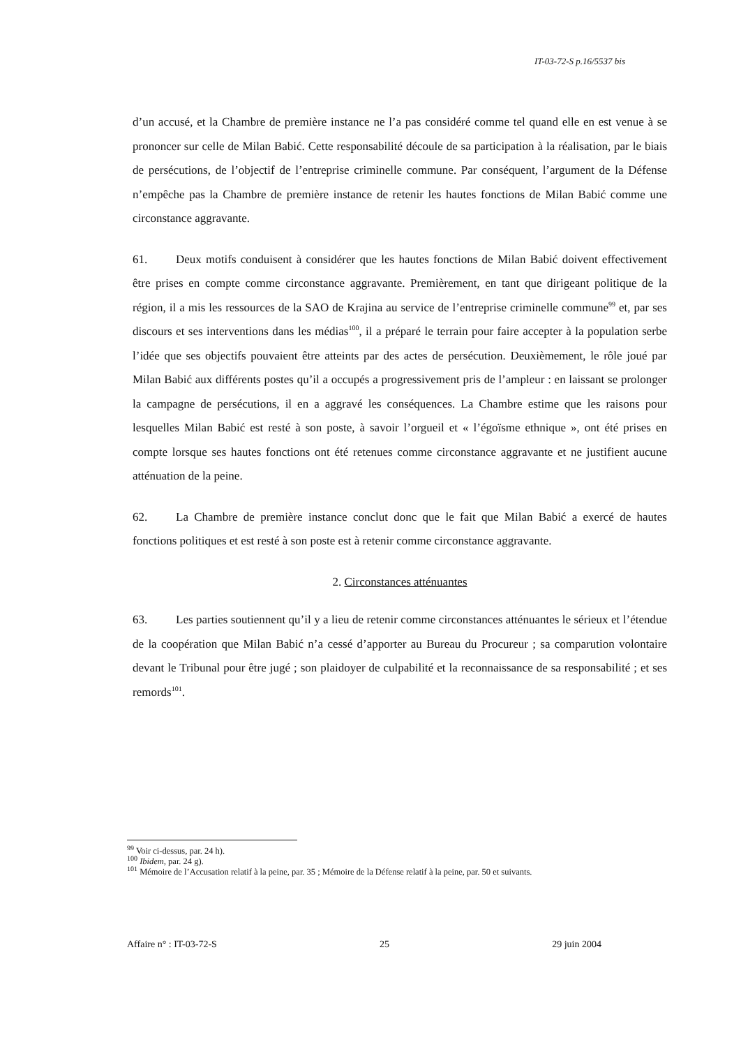IT-03-72-S p.16/5537 bis
d’un accusé, et la Chambre de première instance ne l’a pas considéré comme tel quand elle en est venue à se prononcer sur celle de Milan Babić. Cette responsabilité découle de sa participation à la réalisation, par le biais de persécutions, de l’objectif de l’entreprise criminelle commune. Par conséquent, l’argument de la Défense n’empêche pas la Chambre de première instance de retenir les hautes fonctions de Milan Babić comme une circonstance aggravante.
61. Deux motifs conduisent à considérer que les hautes fonctions de Milan Babić doivent effectivement être prises en compte comme circonstance aggravante. Premièrement, en tant que dirigeant politique de la région, il a mis les ressources de la SAO de Krajina au service de l’entreprise criminelle commune<sup>99</sup> et, par ses discours et ses interventions dans les médias<sup>100</sup>, il a préparé le terrain pour faire accepter à la population serbe l’idée que ses objectifs pouvaient être atteints par des actes de persécution. Deuxièmement, le rôle joué par Milan Babić aux différents postes qu’il a occupés a progressivement pris de l’ampleur : en laissant se prolonger la campagne de persécutions, il en a aggravé les conséquences. La Chambre estime que les raisons pour lesquelles Milan Babić est resté à son poste, à savoir l’orgueil et « l’égoïsme ethnique », ont été prises en compte lorsque ses hautes fonctions ont été retenues comme circonstance aggravante et ne justifient aucune atténuation de la peine.
62. La Chambre de première instance conclut donc que le fait que Milan Babić a exercé de hautes fonctions politiques et est resté à son poste est à retenir comme circonstance aggravante.
2. Circonstances atténuantes
63. Les parties soutiennent qu’il y a lieu de retenir comme circonstances atténuantes le sérieux et l’étendue de la coopération que Milan Babić n’a cessé d’apporter au Bureau du Procureur ; sa comparution volontaire devant le Tribunal pour être jugé ; son plaidoyer de culpabilité et la reconnaissance de sa responsabilité ; et ses remords<sup>101</sup>.
<sup>99</sup> Voir ci-dessus, par. 24 h).
<sup>100</sup> Ibidem, par. 24 g).
<sup>101</sup> Mémoire de l’Accusation relatif à la peine, par. 35 ; Mémoire de la Défense relatif à la peine, par. 50 et suivants.
Affaire n° : IT-03-72-S 25 29 juin 2004